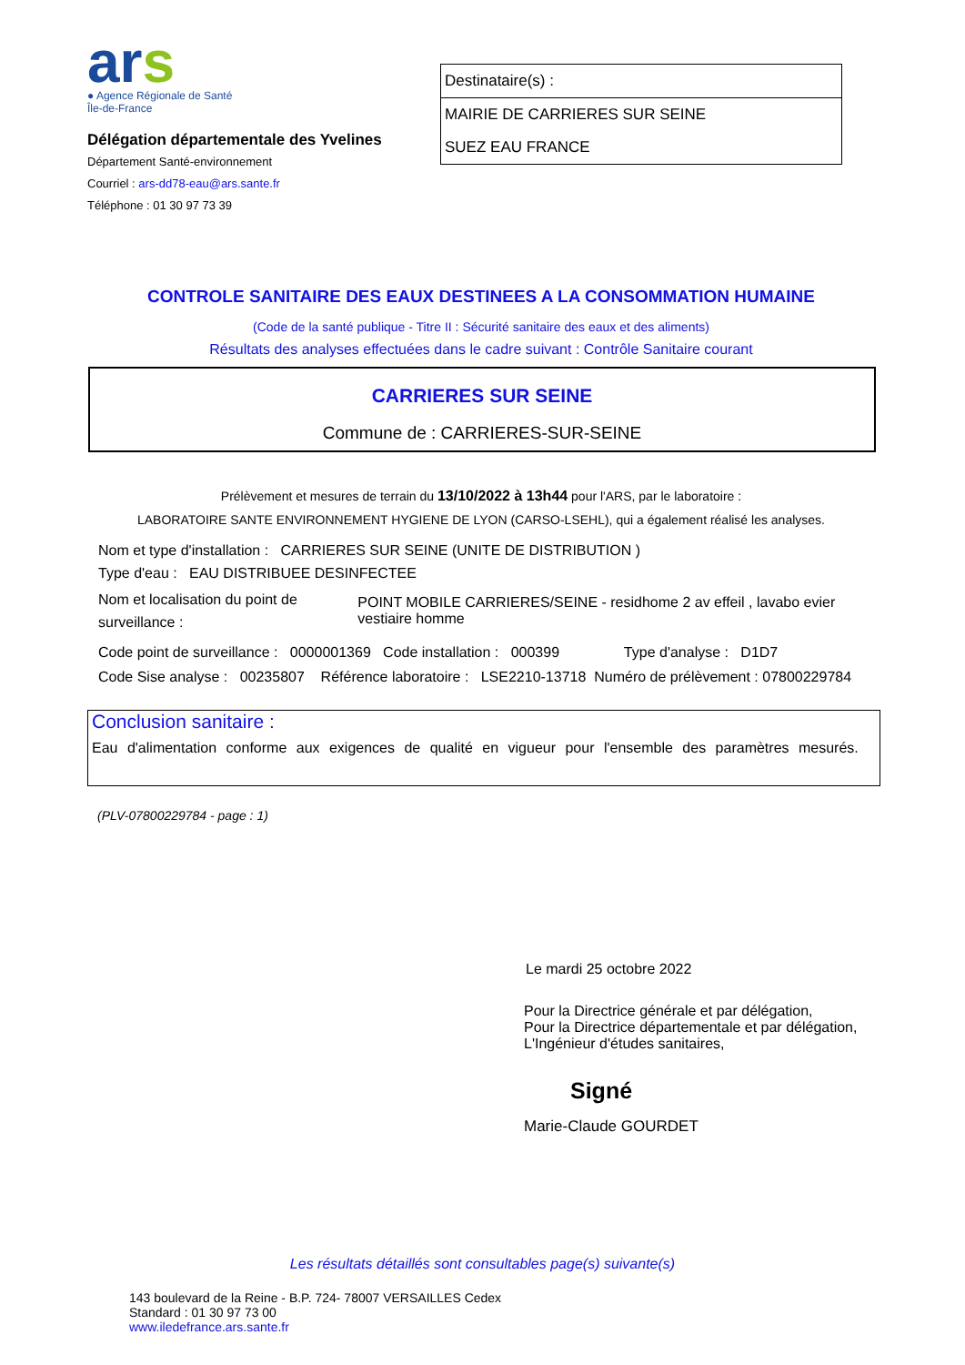ars
● Agence Régionale de Santé
Île-de-France
Délégation départementale des Yvelines
Département Santé-environnement
Courriel : ars-dd78-eau@ars.sante.fr
Téléphone : 01 30 97 73 39
Destinataire(s) :
MAIRIE DE CARRIERES SUR SEINE
SUEZ EAU FRANCE
CONTROLE SANITAIRE DES EAUX DESTINEES A LA CONSOMMATION HUMAINE
(Code de la santé publique - Titre II : Sécurité sanitaire des eaux et des aliments)
Résultats des analyses effectuées dans le cadre suivant : Contrôle Sanitaire courant
CARRIERES SUR SEINE
Commune de : CARRIERES-SUR-SEINE
Prélèvement et mesures de terrain du 13/10/2022 à 13h44 pour l'ARS, par le laboratoire :
LABORATOIRE SANTE ENVIRONNEMENT HYGIENE DE LYON (CARSO-LSEHL), qui a également réalisé les analyses.
Nom et type d'installation : CARRIERES SUR SEINE (UNITE DE DISTRIBUTION )
Type d'eau : EAU DISTRIBUEE DESINFECTEE
Nom et localisation du point de surveillance : POINT MOBILE CARRIERES/SEINE - residhome 2 av effeil , lavabo evier vestiaire homme
Code point de surveillance : 0000001369 Code installation : 000399 Type d'analyse : D1D7
Code Sise analyse : 00235807 Référence laboratoire : LSE2210-13718 Numéro de prélèvement : 07800229784
Conclusion sanitaire :
Eau d'alimentation conforme aux exigences de qualité en vigueur pour l'ensemble des paramètres mesurés.
(PLV-07800229784 - page : 1)
Le mardi 25 octobre 2022
Pour la Directrice générale et par délégation,
Pour la Directrice départementale et par délégation,
L'Ingénieur d'études sanitaires,
Signé
Marie-Claude GOURDET
Les résultats détaillés sont consultables page(s) suivante(s)
143 boulevard de la Reine - B.P. 724- 78007 VERSAILLES Cedex
Standard : 01 30 97 73 00
www.iledefrance.ars.sante.fr